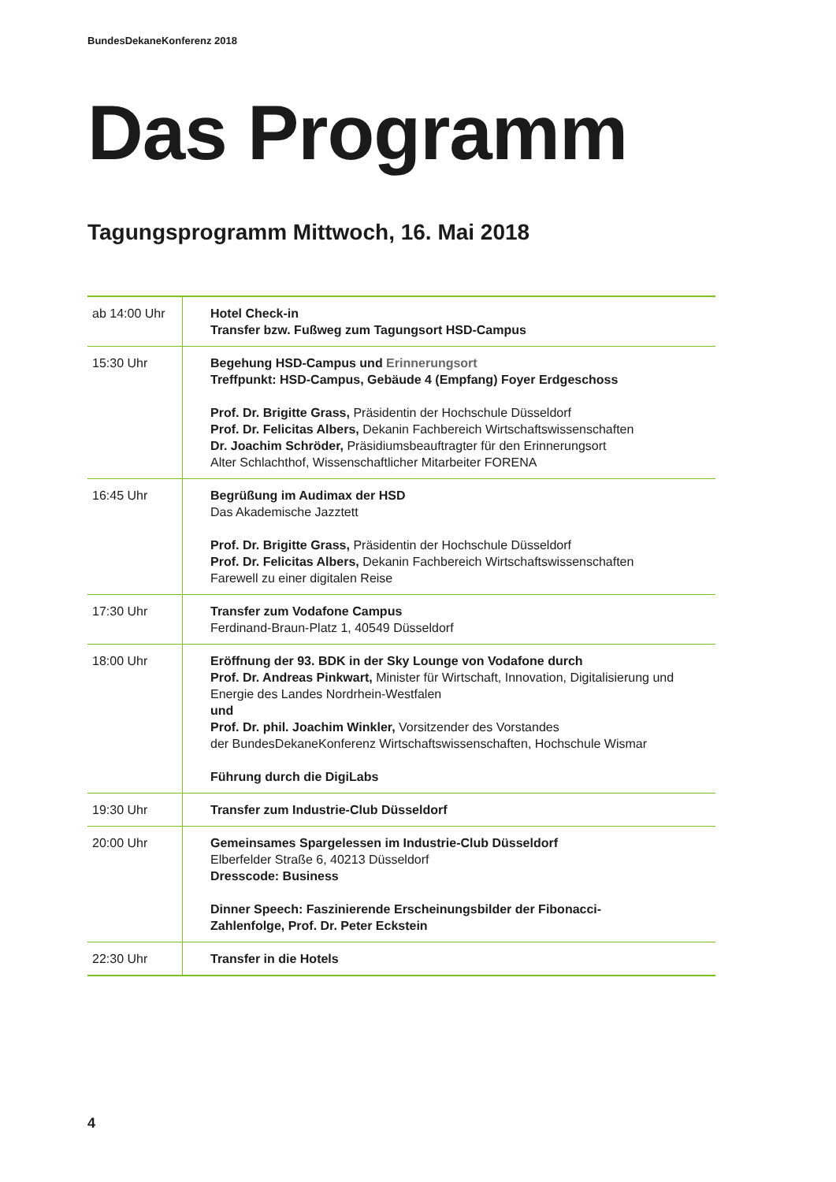BundesDekaneKonferenz 2018
Das Programm
Tagungsprogramm Mittwoch, 16. Mai 2018
| ab 14:00 Uhr | Hotel Check-in Transfer bzw. Fußweg zum Tagungsort HSD-Campus |
| 15:30 Uhr | Begehung HSD-Campus und Erinnerungsort Treffpunkt: HSD-Campus, Gebäude 4 (Empfang) Foyer Erdgeschoss Prof. Dr. Brigitte Grass, Präsidentin der Hochschule Düsseldorf Prof. Dr. Felicitas Albers, Dekanin Fachbereich Wirtschaftswissenschaften Dr. Joachim Schröder, Präsidiumsbeauftragter für den Erinnerungsort Alter Schlachthof, Wissenschaftlicher Mitarbeiter FORENA |
| 16:45 Uhr | Begrüßung im Audimax der HSD Das Akademische Jazztett Prof. Dr. Brigitte Grass, Präsidentin der Hochschule Düsseldorf Prof. Dr. Felicitas Albers, Dekanin Fachbereich Wirtschaftswissenschaften Farewell zu einer digitalen Reise |
| 17:30 Uhr | Transfer zum Vodafone Campus Ferdinand-Braun-Platz 1, 40549 Düsseldorf |
| 18:00 Uhr | Eröffnung der 93. BDK in der Sky Lounge von Vodafone durch Prof. Dr. Andreas Pinkwart, Minister für Wirtschaft, Innovation, Digitalisierung und Energie des Landes Nordrhein-Westfalen und Prof. Dr. phil. Joachim Winkler, Vorsitzender des Vorstandes der BundesDekaneKonferenz Wirtschaftswissenschaften, Hochschule Wismar Führung durch die DigiLabs |
| 19:30 Uhr | Transfer zum Industrie-Club Düsseldorf |
| 20:00 Uhr | Gemeinsames Spargelessen im Industrie-Club Düsseldorf Elberfelder Straße 6, 40213 Düsseldorf Dresscode: Business Dinner Speech: Faszinierende Erscheinungsbilder der Fibonacci- Zahlenfolge, Prof. Dr. Peter Eckstein |
| 22:30 Uhr | Transfer in die Hotels |
4